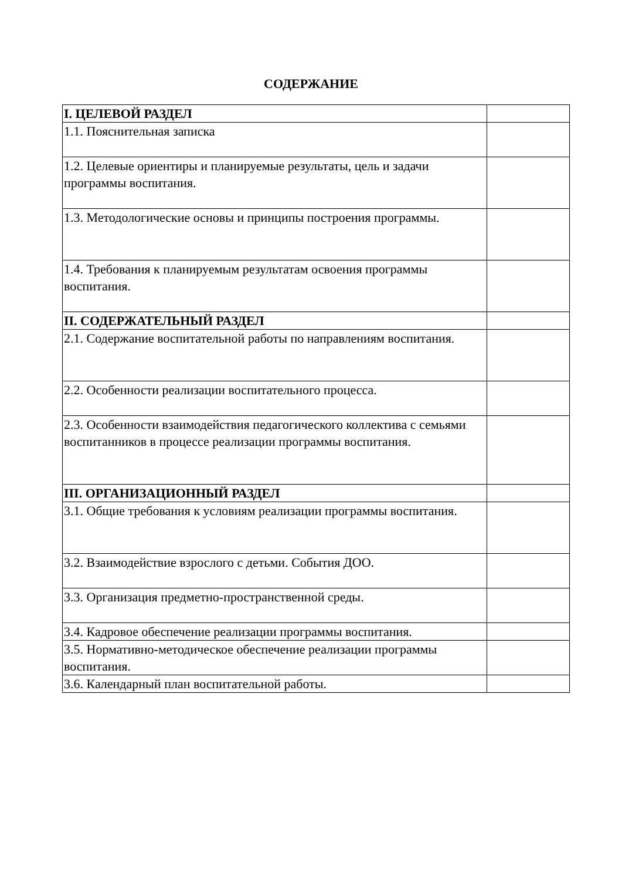СОДЕРЖАНИЕ
| I. ЦЕЛЕВОЙ РАЗДЕЛ | |
| 1.1. Пояснительная записка | |
| 1.2. Целевые ориентиры и планируемые результаты, цель и задачи программы воспитания. | |
| 1.3. Методологические основы и принципы построения программы. | |
| 1.4. Требования к планируемым результатам освоения программы воспитания. | |
| II. СОДЕРЖАТЕЛЬНЫЙ РАЗДЕЛ | |
| 2.1. Содержание воспитательной работы по направлениям воспитания. | |
| 2.2. Особенности реализации воспитательного процесса. | |
| 2.3. Особенности взаимодействия педагогического коллектива с семьями воспитанников в процессе реализации программы воспитания. | |
| III. ОРГАНИЗАЦИОННЫЙ РАЗДЕЛ | |
| 3.1. Общие требования к условиям реализации программы воспитания. | |
| 3.2. Взаимодействие взрослого с детьми. События ДОО. | |
| 3.3. Организация предметно-пространственной среды. | |
| 3.4. Кадровое обеспечение реализации программы воспитания. | |
| 3.5. Нормативно-методическое обеспечение реализации программы воспитания. | |
| 3.6. Календарный план воспитательной работы. | |